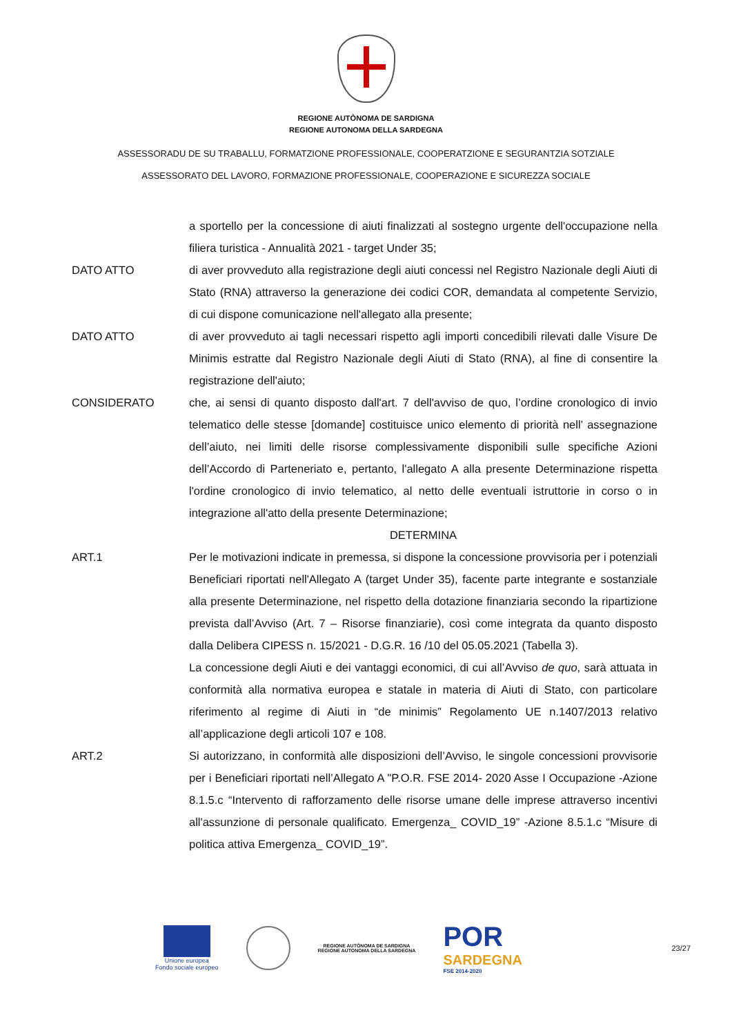REGIONE AUTÒNOMA DE SARDIGNA
REGIONE AUTONOMA DELLA SARDEGNA
ASSESSORADU DE SU TRABALLU, FORMATZIONE PROFESSIONALE, COOPERATZIONE E SEGURANTZIA SOTZIALE
ASSESSORATO DEL LAVORO, FORMAZIONE PROFESSIONALE, COOPERAZIONE E SICUREZZA SOCIALE
a sportello per la concessione di aiuti finalizzati al sostegno urgente dell'occupazione nella filiera turistica - Annualità 2021 - target Under 35;
DATO ATTO di aver provveduto alla registrazione degli aiuti concessi nel Registro Nazionale degli Aiuti di Stato (RNA) attraverso la generazione dei codici COR, demandata al competente Servizio, di cui dispone comunicazione nell'allegato alla presente;
DATO ATTO di aver provveduto ai tagli necessari rispetto agli importi concedibili rilevati dalle Visure De Minimis estratte dal Registro Nazionale degli Aiuti di Stato (RNA), al fine di consentire la registrazione dell'aiuto;
CONSIDERATO che, ai sensi di quanto disposto dall'art. 7 dell'avviso de quo, l’ordine cronologico di invio telematico delle stesse [domande] costituisce unico elemento di priorità nell’ assegnazione dell’aiuto, nei limiti delle risorse complessivamente disponibili sulle specifiche Azioni dell’Accordo di Parteneriato e, pertanto, l'allegato A alla presente Determinazione rispetta l'ordine cronologico di invio telematico, al netto delle eventuali istruttorie in corso o in integrazione all'atto della presente Determinazione;
DETERMINA
ART.1 Per le motivazioni indicate in premessa, si dispone la concessione provvisoria per i potenziali Beneficiari riportati nell'Allegato A (target Under 35), facente parte integrante e sostanziale alla presente Determinazione, nel rispetto della dotazione finanziaria secondo la ripartizione prevista dall’Avviso (Art. 7 – Risorse finanziarie), così come integrata da quanto disposto dalla Delibera CIPESS n. 15/2021 - D.G.R. 16 /10 del 05.05.2021 (Tabella 3).
La concessione degli Aiuti e dei vantaggi economici, di cui all’Avviso de quo, sarà attuata in conformità alla normativa europea e statale in materia di Aiuti di Stato, con particolare riferimento al regime di Aiuti in “de minimis” Regolamento UE n.1407/2013 relativo all’applicazione degli articoli 107 e 108.
ART.2 Si autorizzano, in conformità alle disposizioni dell’Avviso, le singole concessioni provvisorie per i Beneficiari riportati nell’Allegato A "P.O.R. FSE 2014- 2020 Asse I Occupazione -Azione 8.1.5.c “Intervento di rafforzamento delle risorse umane delle imprese attraverso incentivi all'assunzione di personale qualificato. Emergenza_ COVID_19” -Azione 8.5.1.c “Misure di politica attiva Emergenza_ COVID_19”.
Unione europea
Fondo sociale europeo
REGIONE AUTÒNOMA DE SARDIGNA
REGIONE AUTONOMA DELLA SARDEGNA
POR
SARDEGNA
FSE 2014-2020
23/27